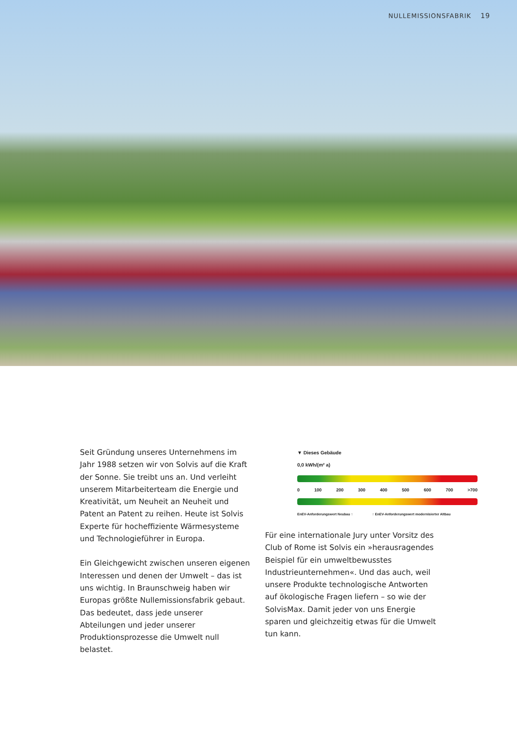NULLEMISSIONSFABRIK 19
Seit Gründung unseres Unternehmens im Jahr 1988 setzen wir von Solvis auf die Kraft der Sonne. Sie treibt uns an. Und verleiht unserem Mitarbeiterteam die Energie und Kreativität, um Neuheit an Neuheit und Patent an Patent zu reihen. Heute ist Solvis Experte für hoch­effiziente Wärmesysteme und Technologieführer in Europa.
Ein Gleichgewicht zwischen unseren eigenen Interessen und denen der Umwelt – das ist uns wichtig. In Braunschweig haben wir Europas größte Nullemissionsfabrik gebaut. Das bedeutet, dass jede unserer Abteilungen und jeder unserer Produktionsprozesse die Umwelt null belastet.
▼ Dieses Gebäude
0,0 kWh/(m² a)
0 100 200 300 400 500 600 700 >700
EnEV-Anforderungswert Neubau ↑ ↑ EnEV-Anforderungswert modernisierter Altbau
Für eine internationale Jury unter Vorsitz des Club of Rome ist Solvis ein »herausragendes Beispiel für ein umweltbewusstes Industrieunternehmen«. Und das auch, weil unsere Produkte technologische Antworten auf ökologische Fragen liefern – so wie der SolvisMax. Damit jeder von uns Energie sparen und gleichzeitig etwas für die Umwelt tun kann.